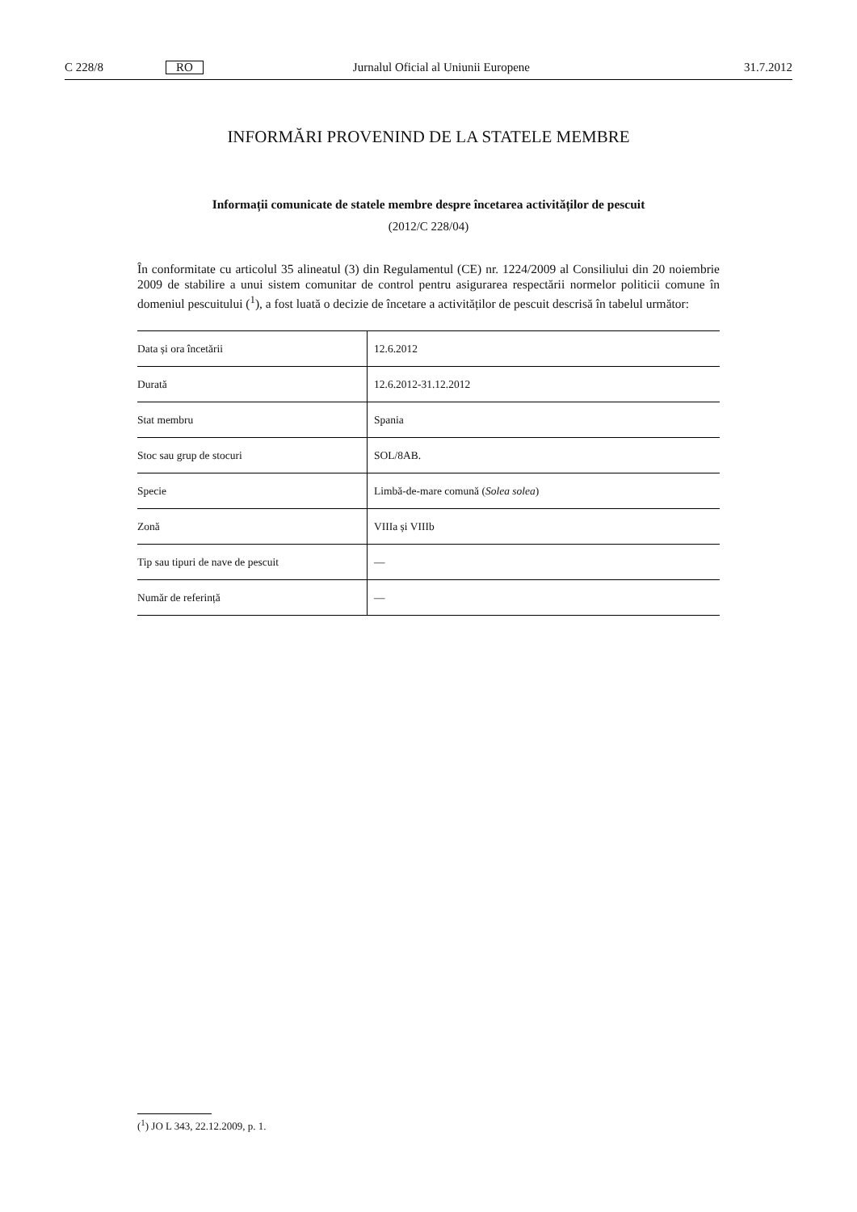C 228/8 RO Jurnalul Oficial al Uniunii Europene 31.7.2012
INFORMĂRI PROVENIND DE LA STATELE MEMBRE
Informații comunicate de statele membre despre încetarea activităților de pescuit
(2012/C 228/04)
În conformitate cu articolul 35 alineatul (3) din Regulamentul (CE) nr. 1224/2009 al Consiliului din 20 noiembrie 2009 de stabilire a unui sistem comunitar de control pentru asigurarea respectării normelor politicii comune în domeniul pescuitului (<sup>1</sup>), a fost luată o decizie de încetare a activităților de pescuit descrisă în tabelul următor:
| Data și ora încetării | 12.6.2012 |
| Durată | 12.6.2012-31.12.2012 |
| Stat membru | Spania |
| Stoc sau grup de stocuri | SOL/8AB. |
| Specie | Limbă-de-mare comună ( Solea solea ) |
| Zonă | VIIIa și VIIIb |
| Tip sau tipuri de nave de pescuit | — |
| Număr de referință | — |
(<sup>1</sup>) JO L 343, 22.12.2009, p. 1.